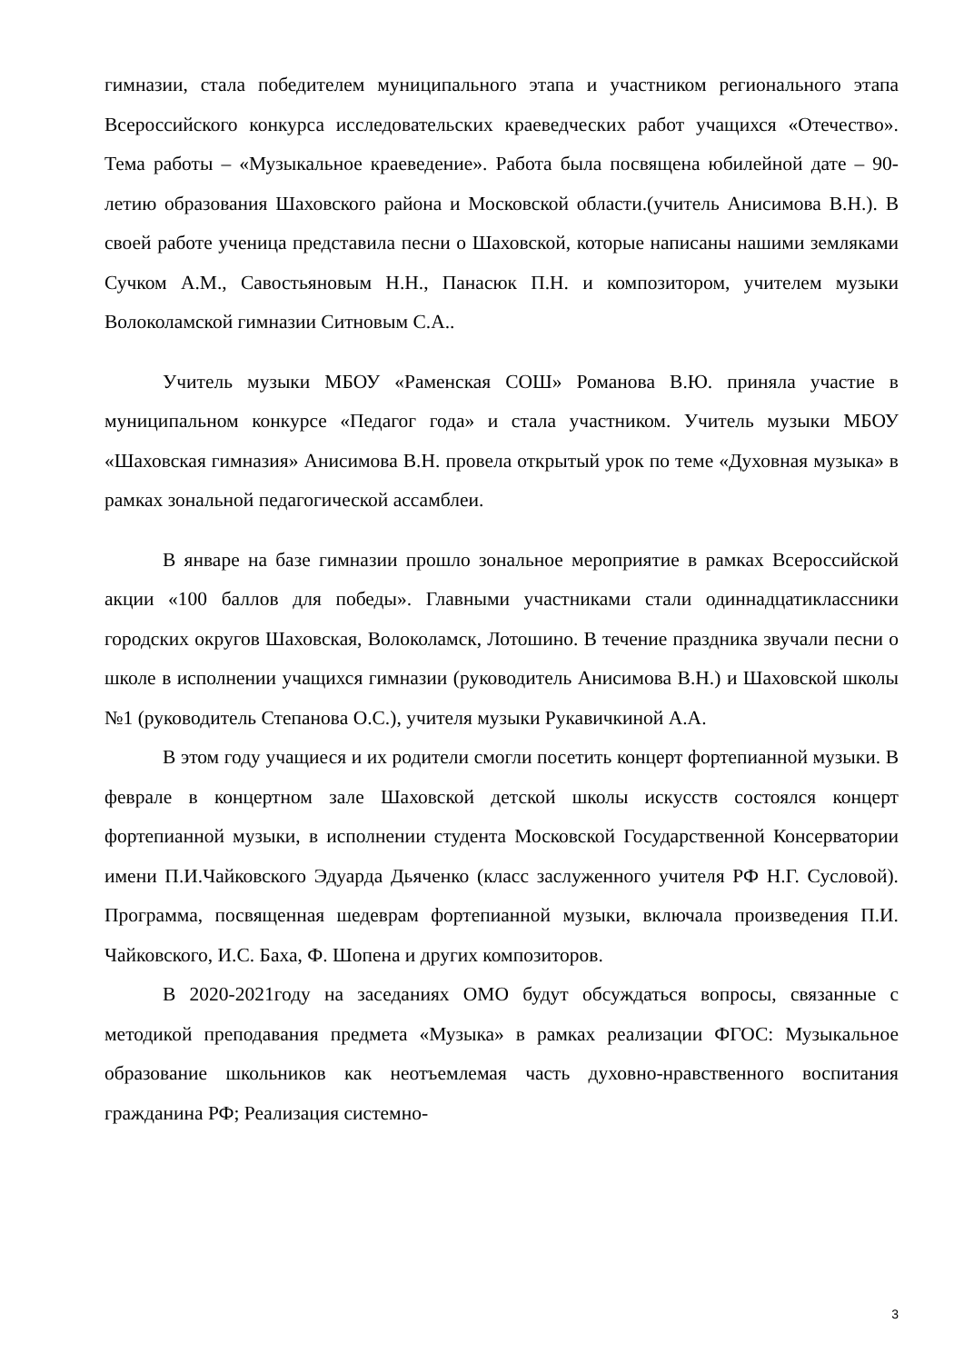гимназии, стала победителем муниципального этапа и участником регионального этапа Всероссийского конкурса исследовательских краеведческих работ учащихся «Отечество». Тема работы – «Музыкальное краеведение». Работа была посвящена юбилейной дате – 90-летию образования Шаховского района и Московской области.(учитель Анисимова В.Н.). В своей работе ученица представила песни о Шаховской, которые написаны нашими земляками Сучком А.М., Савостьяновым Н.Н., Панасюк П.Н. и композитором, учителем музыки Волоколамской гимназии Ситновым С.А..
Учитель музыки МБОУ «Раменская СОШ» Романова В.Ю. приняла участие в муниципальном конкурсе «Педагог года» и стала участником. Учитель музыки МБОУ «Шаховская гимназия» Анисимова В.Н. провела открытый урок по теме «Духовная музыка» в рамках зональной педагогической ассамблеи.
В январе на базе гимназии прошло зональное мероприятие в рамках Всероссийской акции «100 баллов для победы». Главными участниками стали одиннадцатиклассники городских округов Шаховская, Волоколамск, Лотошино. В течение праздника звучали песни о школе в исполнении учащихся гимназии (руководитель Анисимова В.Н.) и Шаховской школы №1 (руководитель Степанова О.С.), учителя музыки Рукавичкиной А.А.
В этом году учащиеся и их родители смогли посетить концерт фортепианной музыки. В феврале в концертном зале Шаховской детской школы искусств состоялся концерт фортепианной музыки, в исполнении студента Московской Государственной Консерватории имени П.И.Чайковского Эдуарда Дьяченко (класс заслуженного учителя РФ Н.Г. Сусловой). Программа, посвященная шедеврам фортепианной музыки, включала произведения П.И. Чайковского, И.С. Баха, Ф. Шопена и других композиторов.
В 2020-2021году на заседаниях ОМО будут обсуждаться вопросы, связанные с методикой преподавания предмета «Музыка» в рамках реализации ФГОС: Музыкальное образование школьников как неотъемлемая часть духовно-нравственного воспитания гражданина РФ; Реализация системно-
3